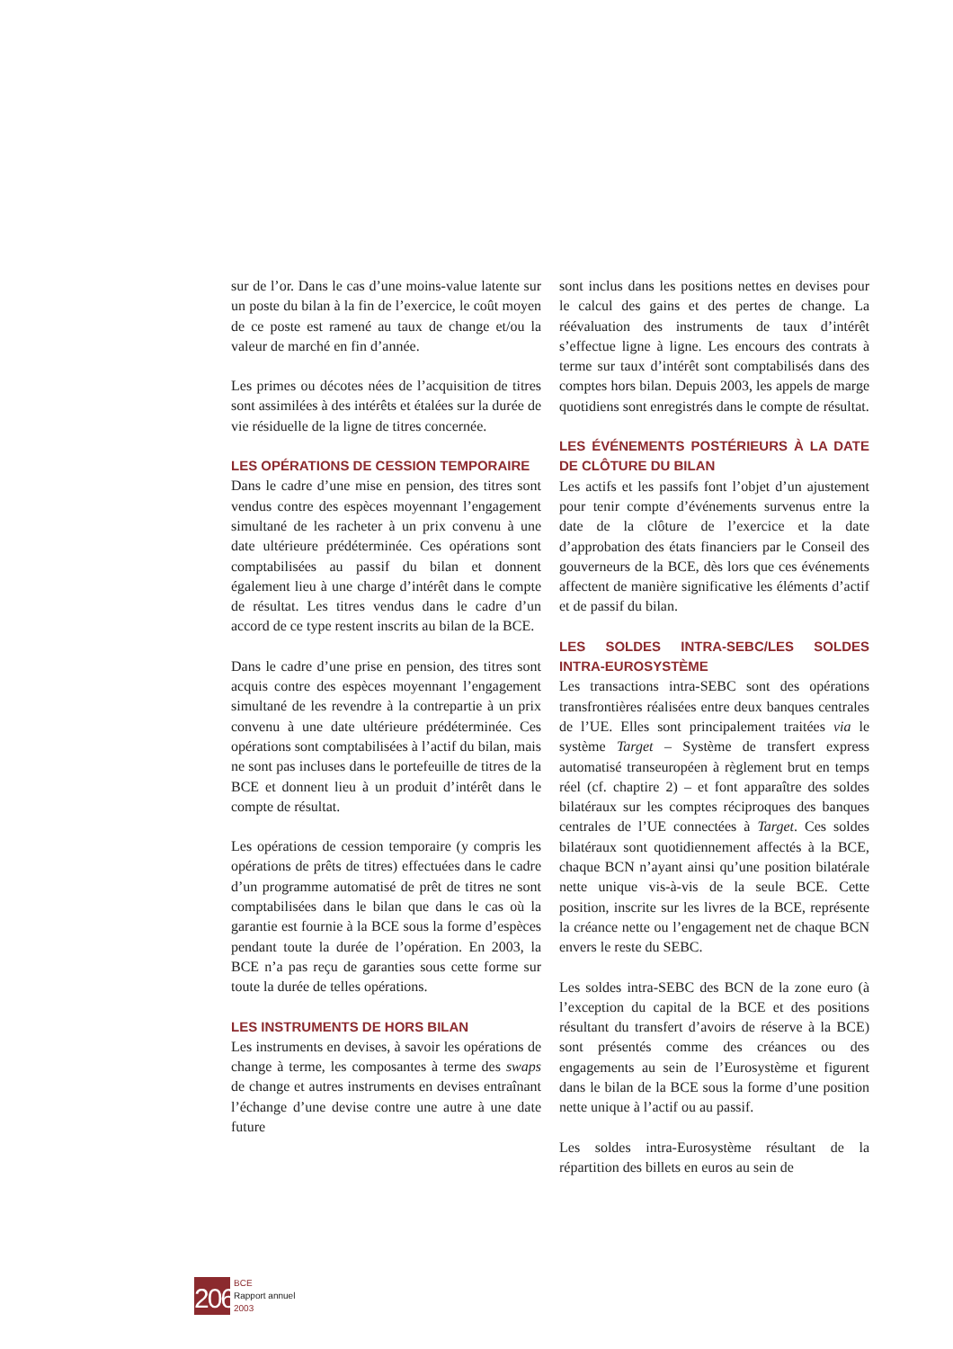sur de l’or. Dans le cas d’une moins-value latente sur un poste du bilan à la fin de l’exercice, le coût moyen de ce poste est ramené au taux de change et/ou la valeur de marché en fin d’année.
Les primes ou décotes nées de l’acquisition de titres sont assimilées à des intérêts et étalées sur la durée de vie résiduelle de la ligne de titres concernée.
LES OPÉRATIONS DE CESSION TEMPORAIRE
Dans le cadre d’une mise en pension, des titres sont vendus contre des espèces moyennant l’engagement simultané de les racheter à un prix convenu à une date ultérieure prédéterminée. Ces opérations sont comptabilisées au passif du bilan et donnent également lieu à une charge d’intérêt dans le compte de résultat. Les titres vendus dans le cadre d’un accord de ce type restent inscrits au bilan de la BCE.
Dans le cadre d’une prise en pension, des titres sont acquis contre des espèces moyennant l’engagement simultané de les revendre à la contrepartie à un prix convenu à une date ultérieure prédéterminée. Ces opérations sont comptabilisées à l’actif du bilan, mais ne sont pas incluses dans le portefeuille de titres de la BCE et donnent lieu à un produit d’intérêt dans le compte de résultat.
Les opérations de cession temporaire (y compris les opérations de prêts de titres) effectuées dans le cadre d’un programme automatisé de prêt de titres ne sont comptabilisées dans le bilan que dans le cas où la garantie est fournie à la BCE sous la forme d’espèces pendant toute la durée de l’opération. En 2003, la BCE n’a pas reçu de garanties sous cette forme sur toute la durée de telles opérations.
LES INSTRUMENTS DE HORS BILAN
Les instruments en devises, à savoir les opérations de change à terme, les composantes à terme des swaps de change et autres instruments en devises entraînant l’échange d’une devise contre une autre à une date future
sont inclus dans les positions nettes en devises pour le calcul des gains et des pertes de change. La réévaluation des instruments de taux d’intérêt s’effectue ligne à ligne. Les encours des contrats à terme sur taux d’intérêt sont comptabilisés dans des comptes hors bilan. Depuis 2003, les appels de marge quotidiens sont enregistrés dans le compte de résultat.
LES ÉVÉNEMENTS POSTÉRIEURS À LA DATE DE CLÔTURE DU BILAN
Les actifs et les passifs font l’objet d’un ajustement pour tenir compte d’événements survenus entre la date de la clôture de l’exercice et la date d’approbation des états financiers par le Conseil des gouverneurs de la BCE, dès lors que ces événements affectent de manière significative les éléments d’actif et de passif du bilan.
LES SOLDES INTRA-SEBC/LES SOLDES INTRA-EUROSYSTÈME
Les transactions intra-SEBC sont des opérations transfrontières réalisées entre deux banques centrales de l’UE. Elles sont principalement traitées via le système Target – Système de transfert express automatisé transeuropéen à règlement brut en temps réel (cf. chaptire 2) – et font apparaître des soldes bilatéraux sur les comptes réciproques des banques centrales de l’UE connectées à Target. Ces soldes bilatéraux sont quotidiennement affectés à la BCE, chaque BCN n’ayant ainsi qu’une position bilatérale nette unique vis-à-vis de la seule BCE. Cette position, inscrite sur les livres de la BCE, représente la créance nette ou l’engagement net de chaque BCN envers le reste du SEBC.
Les soldes intra-SEBC des BCN de la zone euro (à l’exception du capital de la BCE et des positions résultant du transfert d’avoirs de réserve à la BCE) sont présentés comme des créances ou des engagements au sein de l’Eurosystème et figurent dans le bilan de la BCE sous la forme d’une position nette unique à l’actif ou au passif.
Les soldes intra-Eurosystème résultant de la répartition des billets en euros au sein de
206
BCE
Rapport annuel
2003